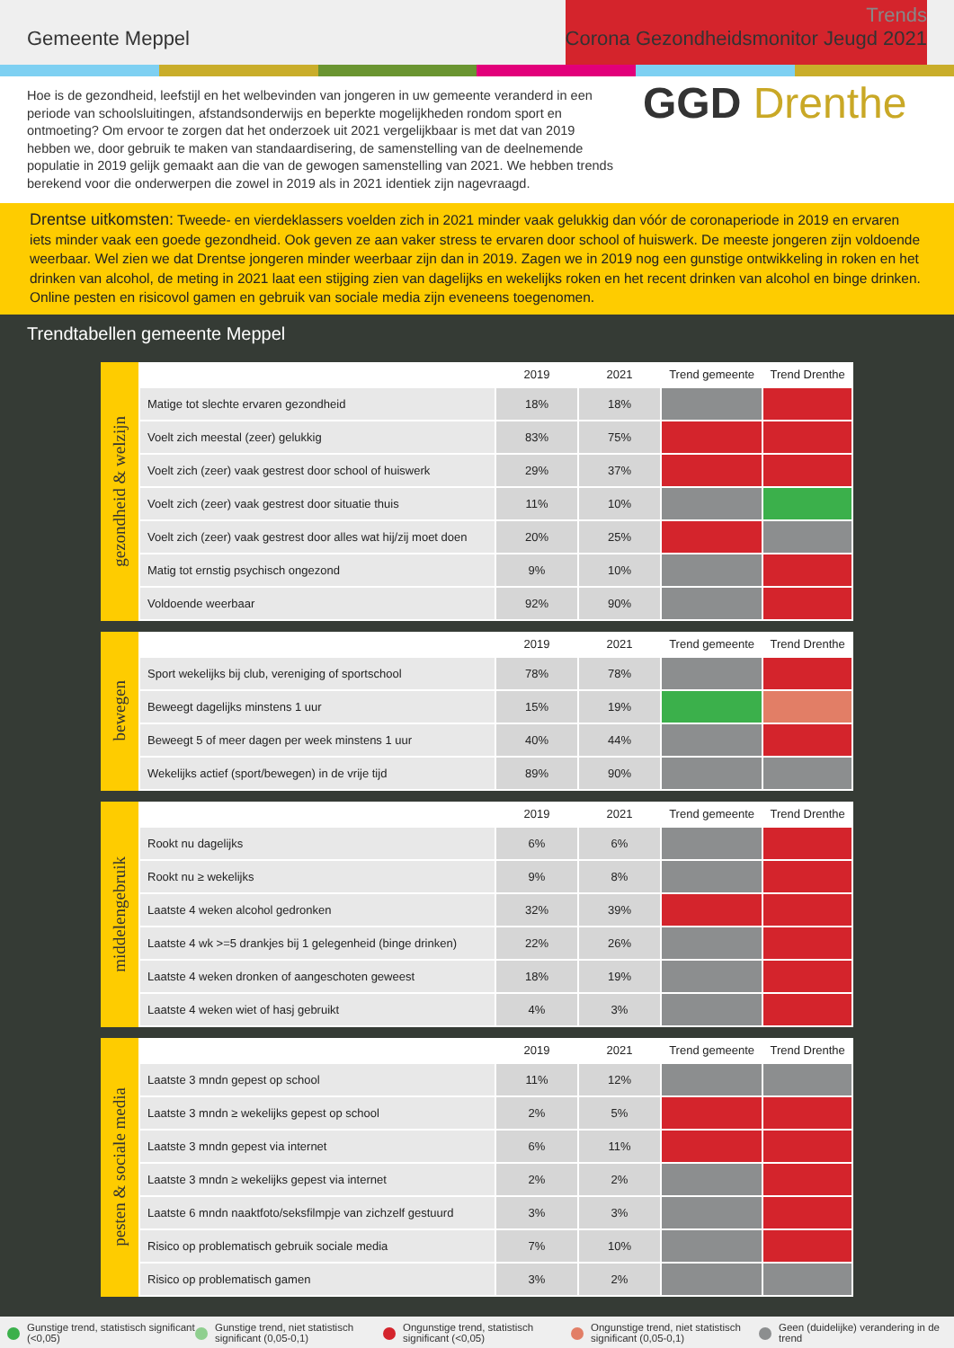Gemeente Meppel
Trends
Corona Gezondheidsmonitor Jeugd 2021
Hoe is de gezondheid, leefstijl en het welbevinden van jongeren in uw gemeente veranderd in een periode van schoolsluitingen, afstandsonderwijs en beperkte mogelijkheden rondom sport en ontmoeting? Om ervoor te zorgen dat het onderzoek uit 2021 vergelijkbaar is met dat van 2019 hebben we, door gebruik te maken van standaardisering, de samenstelling van de deelnemende populatie in 2019 gelijk gemaakt aan die van de gewogen samenstelling van 2021. We hebben trends berekend voor die onderwerpen die zowel in 2019 als in 2021 identiek zijn nagevraagd.
GGD Drenthe
Drentse uitkomsten: Tweede- en vierdeklassers voelden zich in 2021 minder vaak gelukkig dan vóór de coronaperiode in 2019 en ervaren iets minder vaak een goede gezondheid. Ook geven ze aan vaker stress te ervaren door school of huiswerk. De meeste jongeren zijn voldoende weerbaar. Wel zien we dat Drentse jongeren minder weerbaar zijn dan in 2019. Zagen we in 2019 nog een gunstige ontwikkeling in roken en het drinken van alcohol, de meting in 2021 laat een stijging zien van dagelijks en wekelijks roken en het recent drinken van alcohol en binge drinken. Online pesten en risicovol gamen en gebruik van sociale media zijn eveneens toegenomen.
Trendtabellen gemeente Meppel
gezondheid & welzijn
| | 2019 | 2021 | Trend gemeente | Trend Drenthe |
| --- | --- | --- | --- | --- |
| Matige tot slechte ervaren gezondheid | 18% | 18% | | |
| Voelt zich meestal (zeer) gelukkig | 83% | 75% | | |
| Voelt zich (zeer) vaak gestrest door school of huiswerk | 29% | 37% | | |
| Voelt zich (zeer) vaak gestrest door situatie thuis | 11% | 10% | | |
| Voelt zich (zeer) vaak gestrest door alles wat hij/zij moet doen | 20% | 25% | | |
| Matig tot ernstig psychisch ongezond | 9% | 10% | | |
| Voldoende weerbaar | 92% | 90% | | |
bewegen
| | 2019 | 2021 | Trend gemeente | Trend Drenthe |
| --- | --- | --- | --- | --- |
| Sport wekelijks bij club, vereniging of sportschool | 78% | 78% | | |
| Beweegt dagelijks minstens 1 uur | 15% | 19% | | |
| Beweegt 5 of meer dagen per week minstens 1 uur | 40% | 44% | | |
| Wekelijks actief (sport/bewegen) in de vrije tijd | 89% | 90% | | |
middelengebruik
| | 2019 | 2021 | Trend gemeente | Trend Drenthe |
| --- | --- | --- | --- | --- |
| Rookt nu dagelijks | 6% | 6% | | |
| Rookt nu ≥ wekelijks | 9% | 8% | | |
| Laatste 4 weken alcohol gedronken | 32% | 39% | | |
| Laatste 4 wk >=5 drankjes bij 1 gelegenheid (binge drinken) | 22% | 26% | | |
| Laatste 4 weken dronken of aangeschoten geweest | 18% | 19% | | |
| Laatste 4 weken wiet of hasj gebruikt | 4% | 3% | | |
pesten & sociale media
| | 2019 | 2021 | Trend gemeente | Trend Drenthe |
| --- | --- | --- | --- | --- |
| Laatste 3 mndn gepest op school | 11% | 12% | | |
| Laatste 3 mndn ≥ wekelijks gepest op school | 2% | 5% | | |
| Laatste 3 mndn gepest via internet | 6% | 11% | | |
| Laatste 3 mndn ≥ wekelijks gepest via internet | 2% | 2% | | |
| Laatste 6 mndn naaktfoto/seksfilmpje van zichzelf gestuurd | 3% | 3% | | |
| Risico op problematisch gebruik sociale media | 7% | 10% | | |
| Risico op problematisch gamen | 3% | 2% | | |
Gunstige trend, statistisch significant (<0,05)
Gunstige trend, niet statistisch significant (0,05-0,1)
Ongunstige trend, statistisch significant (<0,05)
Ongunstige trend, niet statistisch significant (0,05-0,1)
Geen (duidelijke) verandering in de trend